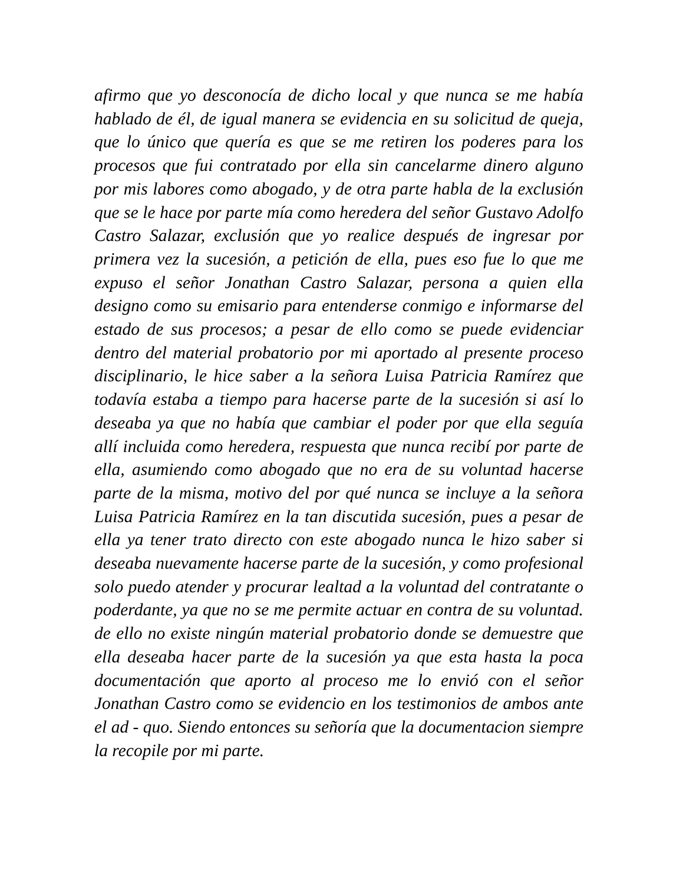afirmo que yo desconocía de dicho local y que nunca se me había hablado de él, de igual manera se evidencia en su solicitud de queja, que lo único que quería es que se me retiren los poderes para los procesos que fui contratado por ella sin cancelarme dinero alguno por mis labores como abogado, y de otra parte habla de la exclusión que se le hace por parte mía como heredera del señor Gustavo Adolfo Castro Salazar, exclusión que yo realice después de ingresar por primera vez la sucesión, a petición de ella, pues eso fue lo que me expuso el señor Jonathan Castro Salazar, persona a quien ella designo como su emisario para entenderse conmigo e informarse del estado de sus procesos; a pesar de ello como se puede evidenciar dentro del material probatorio por mi aportado al presente proceso disciplinario, le hice saber a la señora Luisa Patricia Ramírez que todavía estaba a tiempo para hacerse parte de la sucesión si así lo deseaba ya que no había que cambiar el poder por que ella seguía allí incluida como heredera, respuesta que nunca recibí por parte de ella, asumiendo como abogado que no era de su voluntad hacerse parte de la misma, motivo del por qué nunca se incluye a la señora Luisa Patricia Ramírez en la tan discutida sucesión, pues a pesar de ella ya tener trato directo con este abogado nunca le hizo saber si deseaba nuevamente hacerse parte de la sucesión, y como profesional solo puedo atender y procurar lealtad a la voluntad del contratante o poderdante, ya que no se me permite actuar en contra de su voluntad. de ello no existe ningún material probatorio donde se demuestre que ella deseaba hacer parte de la sucesión ya que esta hasta la poca documentación que aporto al proceso me lo envió con el señor Jonathan Castro como se evidencio en los testimonios de ambos ante el ad - quo. Siendo entonces su señoría que la documentacion siempre la recopile por mi parte.